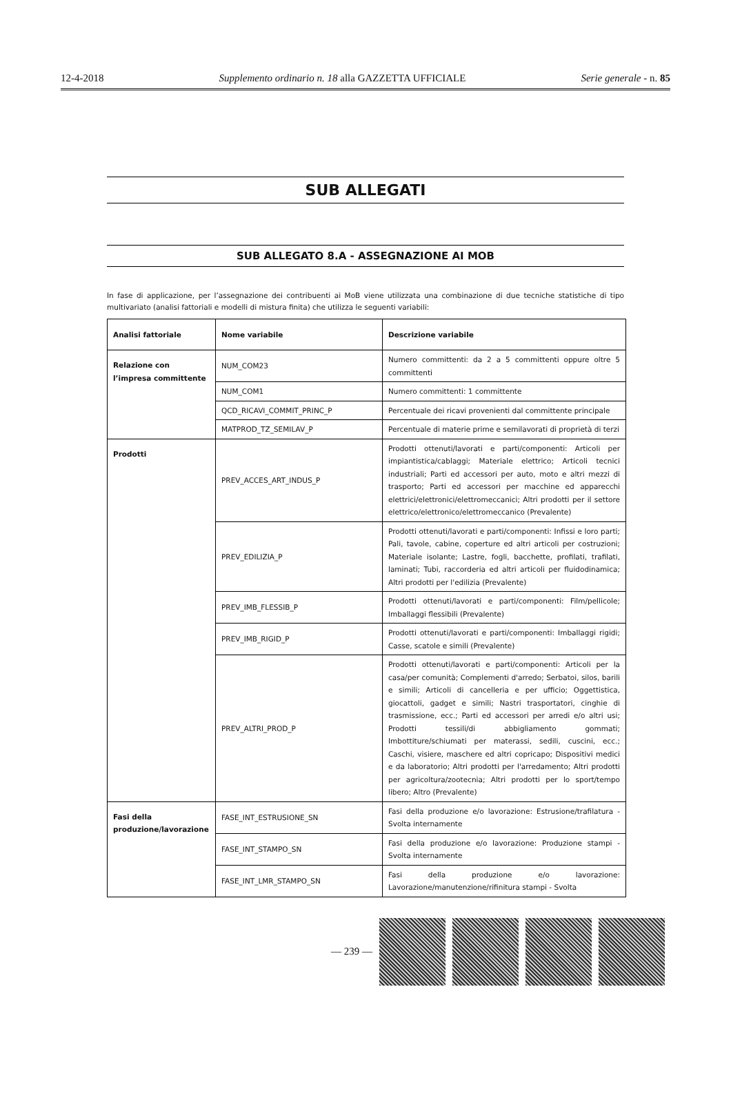12-4-2018 Supplemento ordinario n. 18 alla GAZZETTA UFFICIALE Serie generale - n. 85
SUB ALLEGATI
SUB ALLEGATO 8.A - ASSEGNAZIONE AI MOB
In fase di applicazione, per l’assegnazione dei contribuenti ai MoB viene utilizzata una combinazione di due tecniche statistiche di tipo multivariato (analisi fattoriali e modelli di mistura finita) che utilizza le seguenti variabili:
| Analisi fattoriale | Nome variabile | Descrizione variabile |
| --- | --- | --- |
| Relazione con l’impresa committente | NUM_COM23 | Numero committenti: da 2 a 5 committenti oppure oltre 5 committenti |
| | NUM_COM1 | Numero committenti: 1 committente |
| | QCD_RICAVI_COMMIT_PRINC_P | Percentuale dei ricavi provenienti dal committente principale |
| | MATPROD_TZ_SEMILAV_P | Percentuale di materie prime e semilavorati di proprietà di terzi |
| Prodotti | PREV_ACCES_ART_INDUS_P | Prodotti ottenuti/lavorati e parti/componenti: Articoli per impiantistica/cablaggi; Materiale elettrico; Articoli tecnici industriali; Parti ed accessori per auto, moto e altri mezzi di trasporto; Parti ed accessori per macchine ed apparecchi elettrici/elettronici/elettromeccanici; Altri prodotti per il settore elettrico/elettronico/elettromeccanico (Prevalente) |
| | PREV_EDILIZIA_P | Prodotti ottenuti/lavorati e parti/componenti: Infissi e loro parti; Pali, tavole, cabine, coperture ed altri articoli per costruzioni; Materiale isolante; Lastre, fogli, bacchette, profilati, trafilati, laminati; Tubi, raccorderia ed altri articoli per fluidodinamica; Altri prodotti per l'edilizia (Prevalente) |
| | PREV_IMB_FLESSIB_P | Prodotti ottenuti/lavorati e parti/componenti: Film/pellicole; Imballaggi flessibili (Prevalente) |
| | PREV_IMB_RIGID_P | Prodotti ottenuti/lavorati e parti/componenti: Imballaggi rigidi; Casse, scatole e simili (Prevalente) |
| | PREV_ALTRI_PROD_P | Prodotti ottenuti/lavorati e parti/componenti: Articoli per la casa/per comunità; Complementi d'arredo; Serbatoi, silos, barili e simili; Articoli di cancelleria e per ufficio; Oggettistica, giocattoli, gadget e simili; Nastri trasportatori, cinghie di trasmissione, ecc.; Parti ed accessori per arredi e/o altri usi; Prodotti tessili/di abbigliamento gommati; Imbottiture/schiumati per materassi, sedili, cuscini, ecc.; Caschi, visiere, maschere ed altri copricapo; Dispositivi medici e da laboratorio; Altri prodotti per l'arredamento; Altri prodotti per agricoltura/zootecnia; Altri prodotti per lo sport/tempo libero; Altro (Prevalente) |
| Fasi della produzione/lavorazione | FASE_INT_ESTRUSIONE_SN | Fasi della produzione e/o lavorazione: Estrusione/trafilatura - Svolta internamente |
| | FASE_INT_STAMPO_SN | Fasi della produzione e/o lavorazione: Produzione stampi - Svolta internamente |
| | FASE_INT_LMR_STAMPO_SN | Fasi della produzione e/o lavorazione: Lavorazione/manutenzione/rifinitura stampi - Svolta |
— 239 —